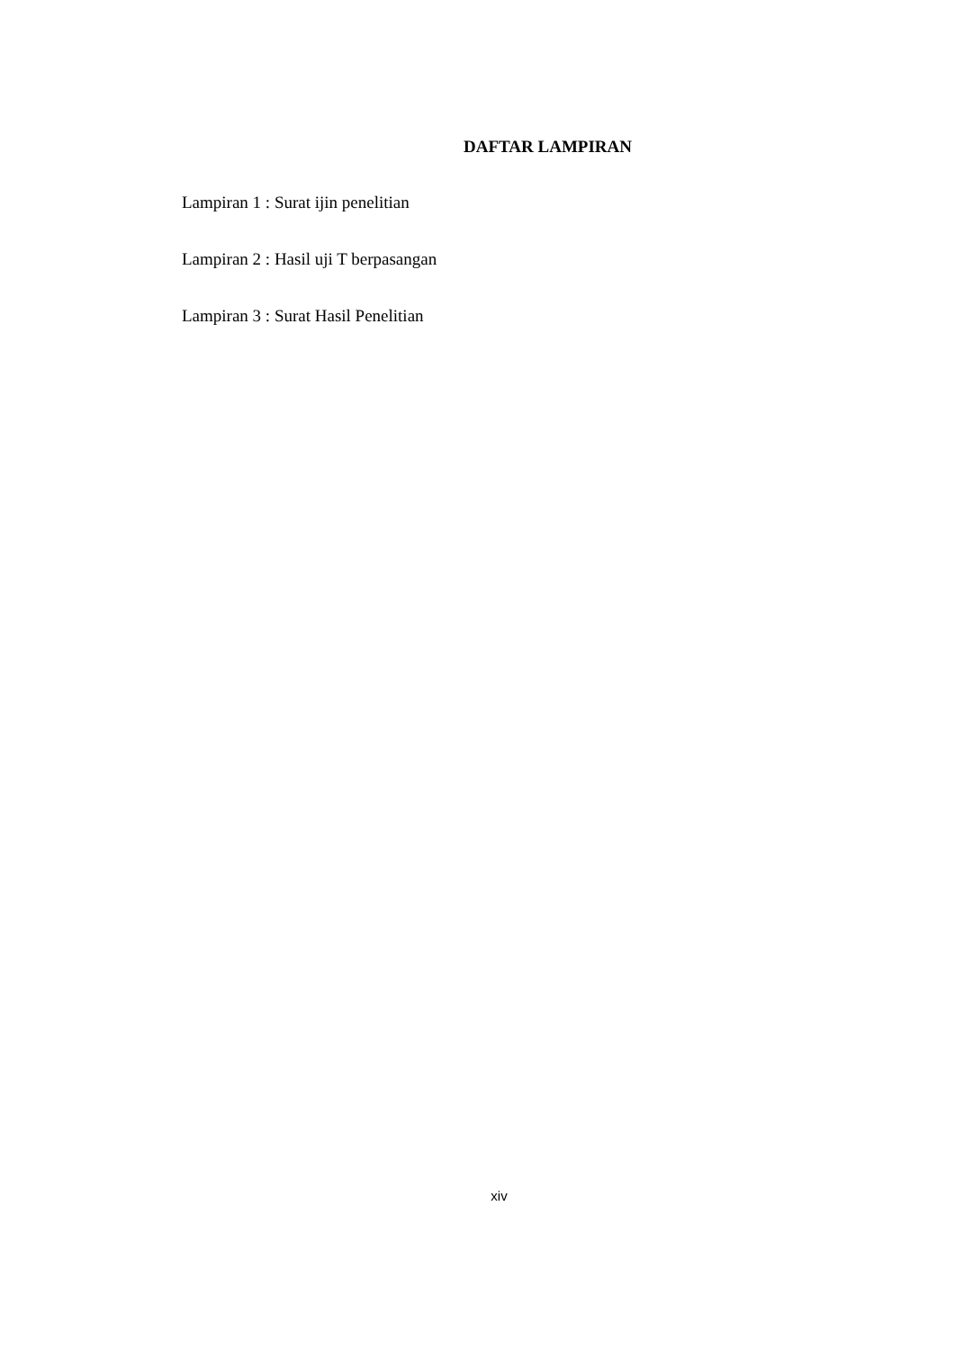DAFTAR LAMPIRAN
Lampiran 1 : Surat ijin penelitian
Lampiran 2 : Hasil uji T berpasangan
Lampiran 3 : Surat Hasil Penelitian
xiv